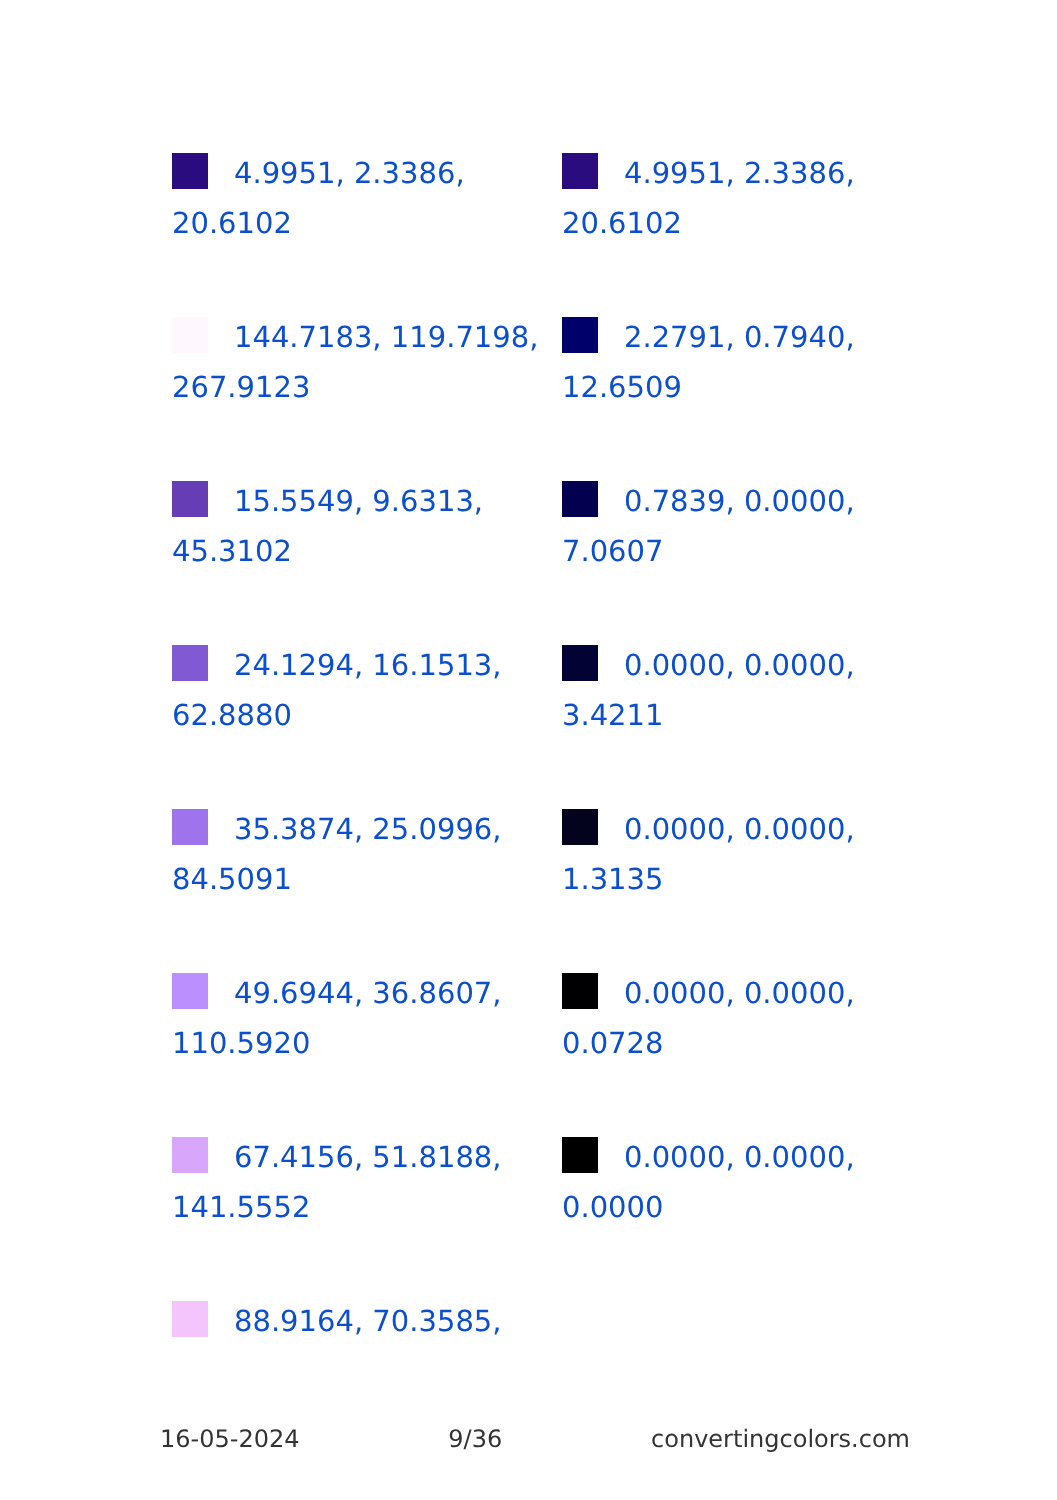4.9951, 2.3386, 20.6102
4.9951, 2.3386, 20.6102
144.7183, 119.7198, 267.9123
2.2791, 0.7940, 12.6509
15.5549, 9.6313, 45.3102
0.7839, 0.0000, 7.0607
24.1294, 16.1513, 62.8880
0.0000, 0.0000, 3.4211
35.3874, 25.0996, 84.5091
0.0000, 0.0000, 1.3135
49.6944, 36.8607, 110.5920
0.0000, 0.0000, 0.0728
67.4156, 51.8188, 141.5552
0.0000, 0.0000, 0.0000
88.9164, 70.3585,
16-05-2024 9/36 convertingcolors.com